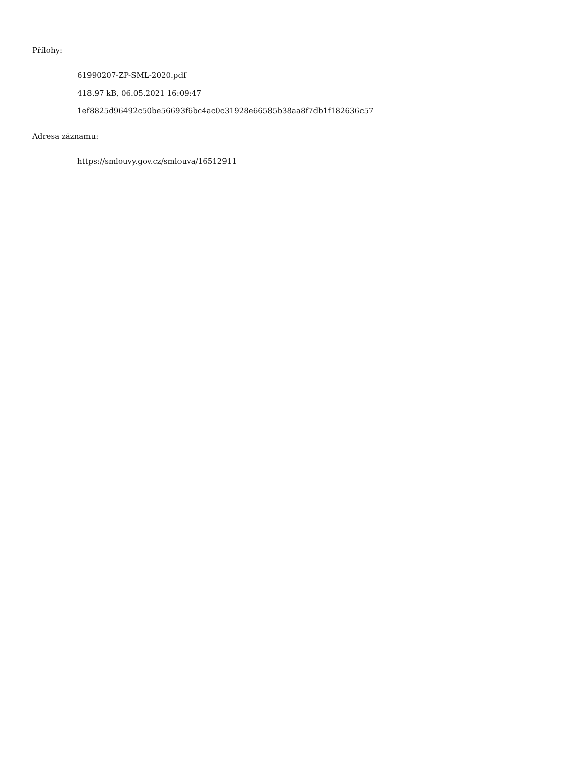Přílohy:
61990207-ZP-SML-2020.pdf
418.97 kB, 06.05.2021 16:09:47
1ef8825d96492c50be56693f6bc4ac0c31928e66585b38aa8f7db1f182636c57
Adresa záznamu:
https://smlouvy.gov.cz/smlouva/16512911